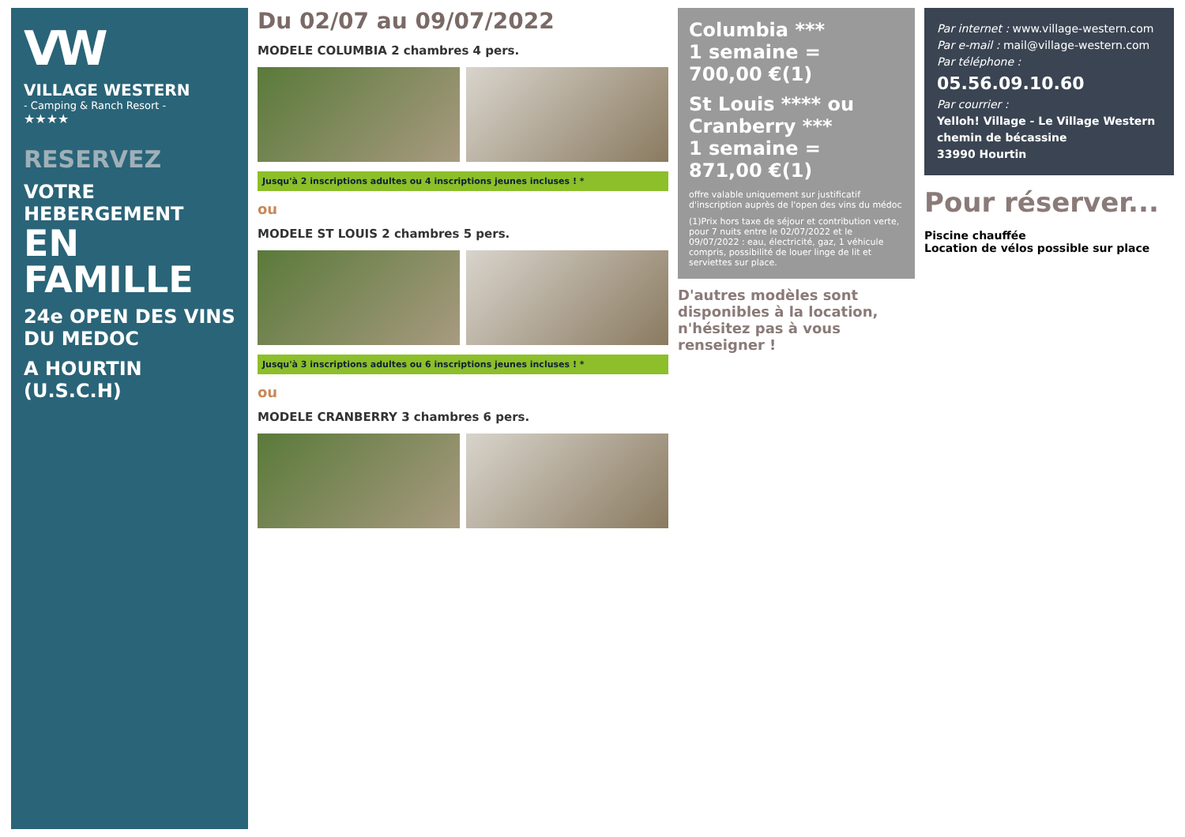VW
VILLAGE WESTERN
- Camping & Ranch Resort -
★★★★
RESERVEZ
VOTRE HEBERGEMENT
EN FAMILLE
24e OPEN DES VINS DU MEDOC
A HOURTIN (U.S.C.H)
Du 02/07 au 09/07/2022
MODELE COLUMBIA 2 chambres 4 pers.
Jusqu'à 2 inscriptions adultes ou 4 inscriptions jeunes incluses ! *
ou
MODELE ST LOUIS 2 chambres 5 pers.
Jusqu'à 3 inscriptions adultes ou 6 inscriptions jeunes incluses ! *
ou
MODELE CRANBERRY 3 chambres 6 pers.
Columbia ***
1 semaine =
700,00 €(1)
St Louis **** ou Cranberry ***
1 semaine =
871,00 €(1)
offre valable uniquement sur justificatif d'inscription auprès de l'open des vins du médoc
(1)Prix hors taxe de séjour et contribution verte, pour 7 nuits entre le 02/07/2022 et le 09/07/2022 : eau, électricité, gaz, 1 véhicule compris, possibilité de louer linge de lit et serviettes sur place.
D'autres modèles sont disponibles à la location, n'hésitez pas à vous renseigner !
Par internet : www.village-western.com
Par e-mail : mail@village-western.com
Par téléphone :
05.56.09.10.60
Par courrier :
Yelloh! Village - Le Village Western
chemin de bécassine
33990 Hourtin
Pour réserver...
Piscine chauffée
Location de vélos possible sur place